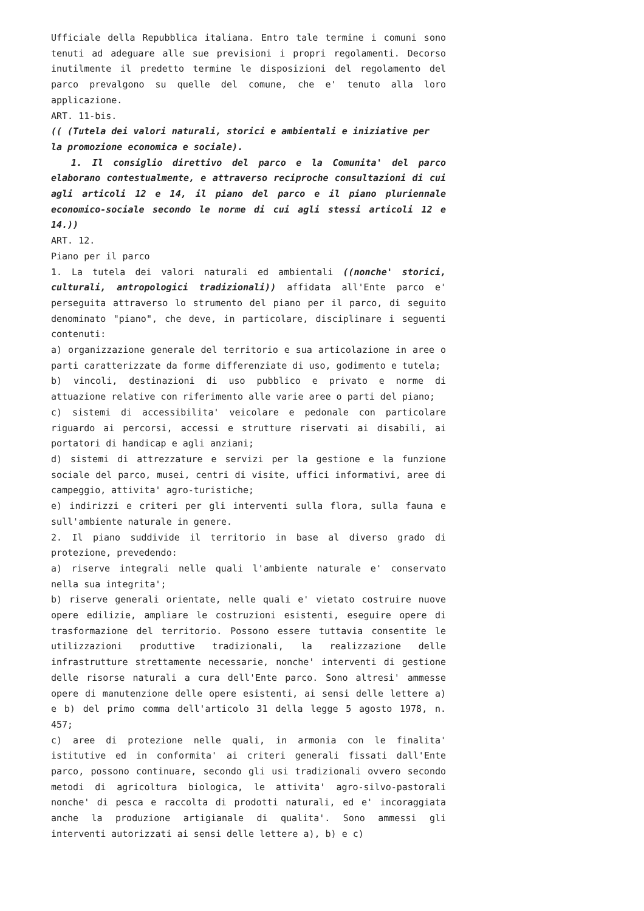Ufficiale della Repubblica italiana. Entro tale termine i comuni sono tenuti ad adeguare alle sue previsioni i propri regolamenti. Decorso inutilmente il predetto termine le disposizioni del regolamento del parco prevalgono su quelle del comune, che e' tenuto alla loro applicazione.
ART. 11-bis.
(( (Tutela dei valori naturali, storici e ambientali e iniziative per
la promozione economica e sociale).
1. Il consiglio direttivo del parco e la Comunita' del parco elaborano contestualmente, e attraverso reciproche consultazioni di cui agli articoli 12 e 14, il piano del parco e il piano pluriennale economico-sociale secondo le norme di cui agli stessi articoli 12 e 14.))
ART. 12.
Piano per il parco
1. La tutela dei valori naturali ed ambientali ((nonche' storici, culturali, antropologici tradizionali)) affidata all'Ente parco e' perseguita attraverso lo strumento del piano per il parco, di seguito denominato "piano", che deve, in particolare, disciplinare i seguenti contenuti:
a) organizzazione generale del territorio e sua articolazione in aree o parti caratterizzate da forme differenziate di uso, godimento e tutela;
b) vincoli, destinazioni di uso pubblico e privato e norme di attuazione relative con riferimento alle varie aree o parti del piano;
c) sistemi di accessibilita' veicolare e pedonale con particolare riguardo ai percorsi, accessi e strutture riservati ai disabili, ai portatori di handicap e agli anziani;
d) sistemi di attrezzature e servizi per la gestione e la funzione sociale del parco, musei, centri di visite, uffici informativi, aree di campeggio, attivita' agro-turistiche;
e) indirizzi e criteri per gli interventi sulla flora, sulla fauna e sull'ambiente naturale in genere.
2. Il piano suddivide il territorio in base al diverso grado di protezione, prevedendo:
a) riserve integrali nelle quali l'ambiente naturale e' conservato nella sua integrita';
b) riserve generali orientate, nelle quali e' vietato costruire nuove opere edilizie, ampliare le costruzioni esistenti, eseguire opere di trasformazione del territorio. Possono essere tuttavia consentite le utilizzazioni produttive tradizionali, la realizzazione delle infrastrutture strettamente necessarie, nonche' interventi di gestione delle risorse naturali a cura dell'Ente parco. Sono altresi' ammesse opere di manutenzione delle opere esistenti, ai sensi delle lettere a) e b) del primo comma dell'articolo 31 della legge 5 agosto 1978, n. 457;
c) aree di protezione nelle quali, in armonia con le finalita' istitutive ed in conformita' ai criteri generali fissati dall'Ente parco, possono continuare, secondo gli usi tradizionali ovvero secondo metodi di agricoltura biologica, le attivita' agro-silvo-pastorali nonche' di pesca e raccolta di prodotti naturali, ed e' incoraggiata anche la produzione artigianale di qualita'. Sono ammessi gli interventi autorizzati ai sensi delle lettere a), b) e c)